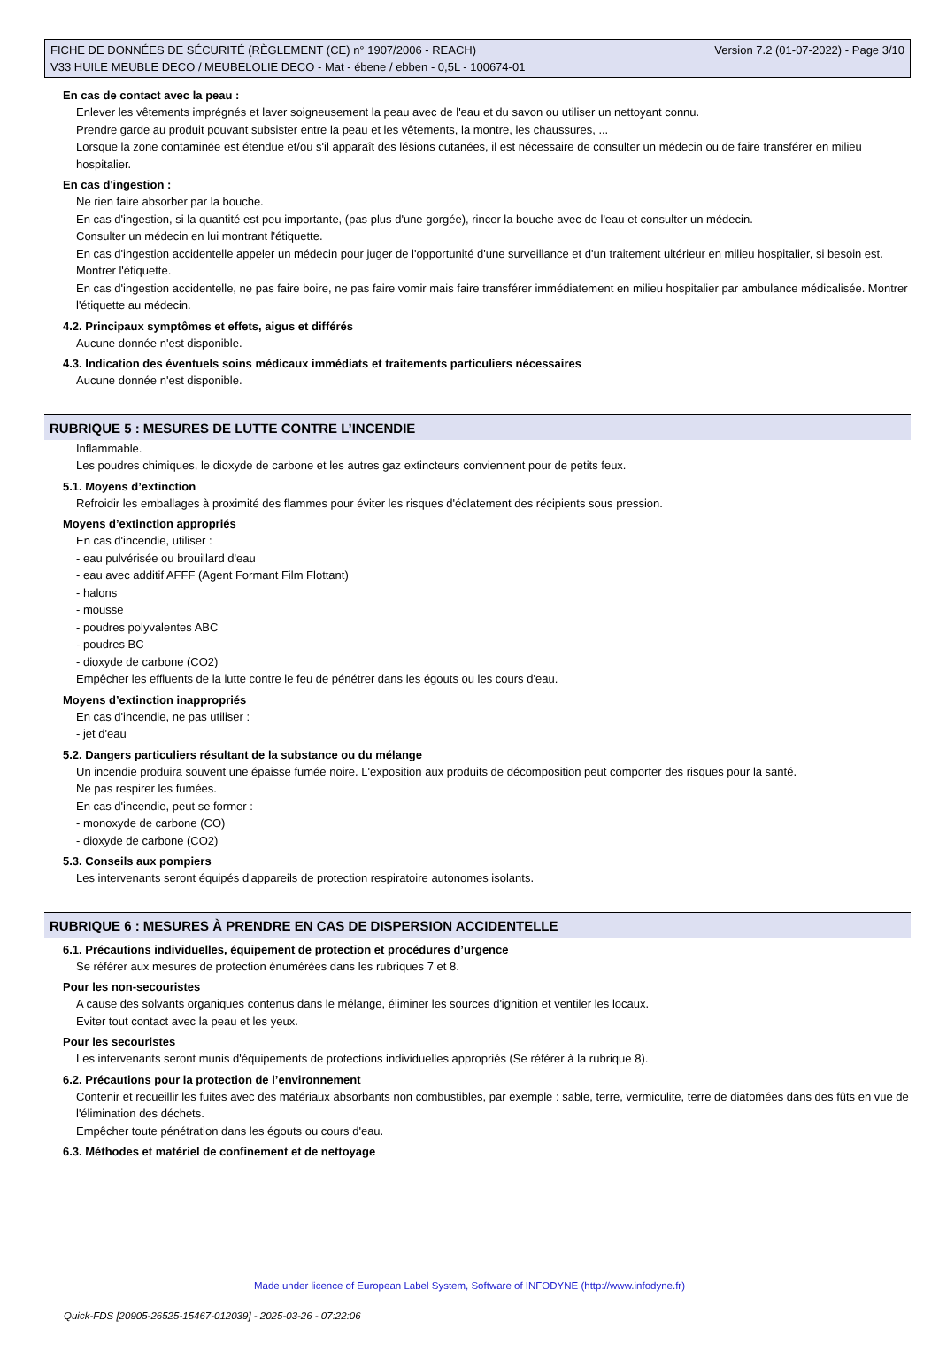FICHE DE DONNÉES DE SÉCURITÉ (RÈGLEMENT (CE) n° 1907/2006 - REACH) Version 7.2 (01-07-2022) - Page 3/10
V33 HUILE MEUBLE DECO / MEUBELOLIE DECO - Mat - ébene / ebben - 0,5L - 100674-01
En cas de contact avec la peau :
Enlever les vêtements imprégnés et laver soigneusement la peau avec de l'eau et du savon ou utiliser un nettoyant connu.
Prendre garde au produit pouvant subsister entre la peau et les vêtements, la montre, les chaussures, ...
Lorsque la zone contaminée est étendue et/ou s'il apparaît des lésions cutanées, il est nécessaire de consulter un médecin ou de faire transférer en milieu hospitalier.
En cas d'ingestion :
Ne rien faire absorber par la bouche.
En cas d'ingestion, si la quantité est peu importante, (pas plus d'une gorgée), rincer la bouche avec de l'eau et consulter un médecin.
Consulter un médecin en lui montrant l'étiquette.
En cas d'ingestion accidentelle appeler un médecin pour juger de l'opportunité d'une surveillance et d'un traitement ultérieur en milieu hospitalier, si besoin est. Montrer l'étiquette.
En cas d'ingestion accidentelle, ne pas faire boire, ne pas faire vomir mais faire transférer immédiatement en milieu hospitalier par ambulance médicalisée. Montrer l'étiquette au médecin.
4.2. Principaux symptômes et effets, aigus et différés
Aucune donnée n'est disponible.
4.3. Indication des éventuels soins médicaux immédiats et traitements particuliers nécessaires
Aucune donnée n'est disponible.
RUBRIQUE 5 : MESURES DE LUTTE CONTRE L’INCENDIE
Inflammable.
Les poudres chimiques, le dioxyde de carbone et les autres gaz extincteurs conviennent pour de petits feux.
5.1. Moyens d’extinction
Refroidir les emballages à proximité des flammes pour éviter les risques d'éclatement des récipients sous pression.
Moyens d’extinction appropriés
En cas d'incendie, utiliser :
- eau pulvérisée ou brouillard d'eau
- eau avec additif AFFF (Agent Formant Film Flottant)
- halons
- mousse
- poudres polyvalentes ABC
- poudres BC
- dioxyde de carbone (CO2)
Empêcher les effluents de la lutte contre le feu de pénétrer dans les égouts ou les cours d'eau.
Moyens d’extinction inappropriés
En cas d'incendie, ne pas utiliser :
- jet d'eau
5.2. Dangers particuliers résultant de la substance ou du mélange
Un incendie produira souvent une épaisse fumée noire. L'exposition aux produits de décomposition peut comporter des risques pour la santé.
Ne pas respirer les fumées.
En cas d'incendie, peut se former :
- monoxyde de carbone (CO)
- dioxyde de carbone (CO2)
5.3. Conseils aux pompiers
Les intervenants seront équipés d'appareils de protection respiratoire autonomes isolants.
RUBRIQUE 6 : MESURES À PRENDRE EN CAS DE DISPERSION ACCIDENTELLE
6.1. Précautions individuelles, équipement de protection et procédures d’urgence
Se référer aux mesures de protection énumérées dans les rubriques 7 et 8.
Pour les non-secouristes
A cause des solvants organiques contenus dans le mélange, éliminer les sources d'ignition et ventiler les locaux.
Eviter tout contact avec la peau et les yeux.
Pour les secouristes
Les intervenants seront munis d'équipements de protections individuelles appropriés (Se référer à la rubrique 8).
6.2. Précautions pour la protection de l’environnement
Contenir et recueillir les fuites avec des matériaux absorbants non combustibles, par exemple : sable, terre, vermiculite, terre de diatomées dans des fûts en vue de l'élimination des déchets.
Empêcher toute pénétration dans les égouts ou cours d'eau.
6.3. Méthodes et matériel de confinement et de nettoyage
Made under licence of European Label System, Software of INFODYNE (http://www.infodyne.fr)
Quick-FDS [20905-26525-15467-012039] - 2025-03-26 - 07:22:06